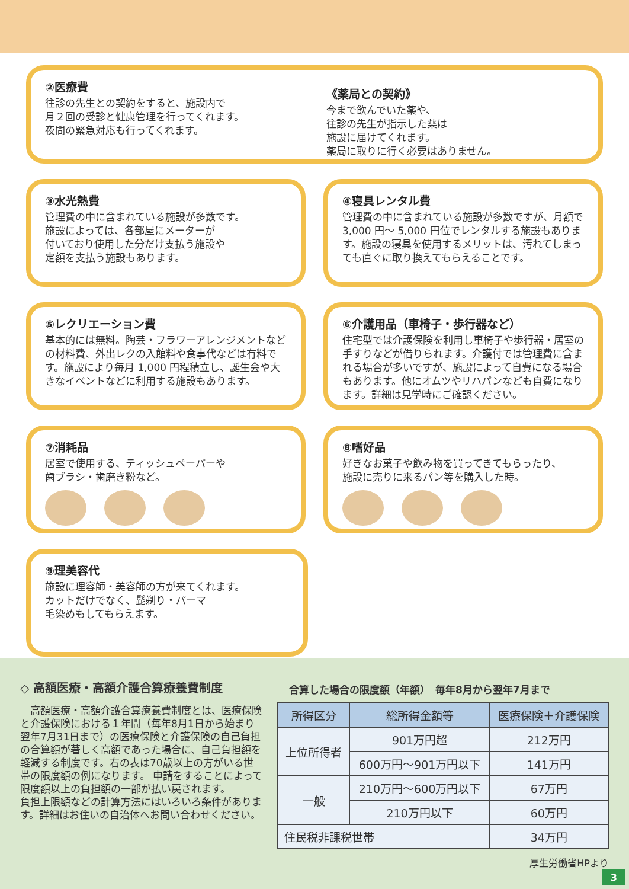②医療費
往診の先生との契約をすると、施設内で
月２回の受診と健康管理を行ってくれます。
夜間の緊急対応も行ってくれます。
《薬局との契約》
今まで飲んでいた薬や、
往診の先生が指示した薬は
施設に届けてくれます。
薬局に取りに行く必要はありません。
③水光熱費
管理費の中に含まれている施設が多数です。
施設によっては、各部屋にメーターが
付いており使用した分だけ支払う施設や
定額を支払う施設もあります。
④寝具レンタル費
管理費の中に含まれている施設が多数ですが、月額で 3,000 円〜 5,000 円位でレンタルする施設もあります。施設の寝具を使用するメリットは、汚れてしまっても直ぐに取り換えてもらえることです。
⑤レクリエーション費
基本的には無料。陶芸・フラワーアレンジメントなどの材料費、外出レクの入館料や食事代などは有料です。施設により毎月 1,000 円程積立し、誕生会や大きなイベントなどに利用する施設もあります。
⑥介護用品（車椅子・歩行器など）
住宅型では介護保険を利用し車椅子や歩行器・居室の手すりなどが借りられます。介護付では管理費に含まれる場合が多いですが、施設によって自費になる場合もあります。他にオムツやリハパンなども自費になります。詳細は見学時にご確認ください。
⑦消耗品
居室で使用する、ティッシュペーパーや
歯ブラシ・歯磨き粉など。
⑧嗜好品
好きなお菓子や飲み物を買ってきてもらったり、
施設に売りに来るパン等を購入した時。
⑨理美容代
施設に理容師・美容師の方が来てくれます。
カットだけでなく、髭剃り・パーマ
毛染めもしてもらえます。
◇ 高額医療・高額介護合算療養費制度
　高額医療・高額介護合算療養費制度とは、医療保険と介護保険における１年間（毎年8月1日から始まり翌年7月31日まで）の医療保険と介護保険の自己負担の合算額が著しく高額であった場合に、自己負担額を軽減する制度です。右の表は70歳以上の方がいる世帯の限度額の例になります。 申請をすることによって限度額以上の負担額の一部が払い戻されます。
負担上限額などの計算方法にはいろいろ条件があります。詳細はお住いの自治体へお問い合わせください。
合算した場合の限度額（年額）　毎年8月から翌年7月まで
| 所得区分 | 総所得金額等 | 医療保険＋介護保険 |
| --- | --- | --- |
| 上位所得者 | 901万円超 | 212万円 |
| | 600万円〜901万円以下 | 141万円 |
| 一般 | 210万円〜600万円以下 | 67万円 |
| | 210万円以下 | 60万円 |
| 住民税非課税世帯 | | 34万円 |
厚生労働省HPより
3